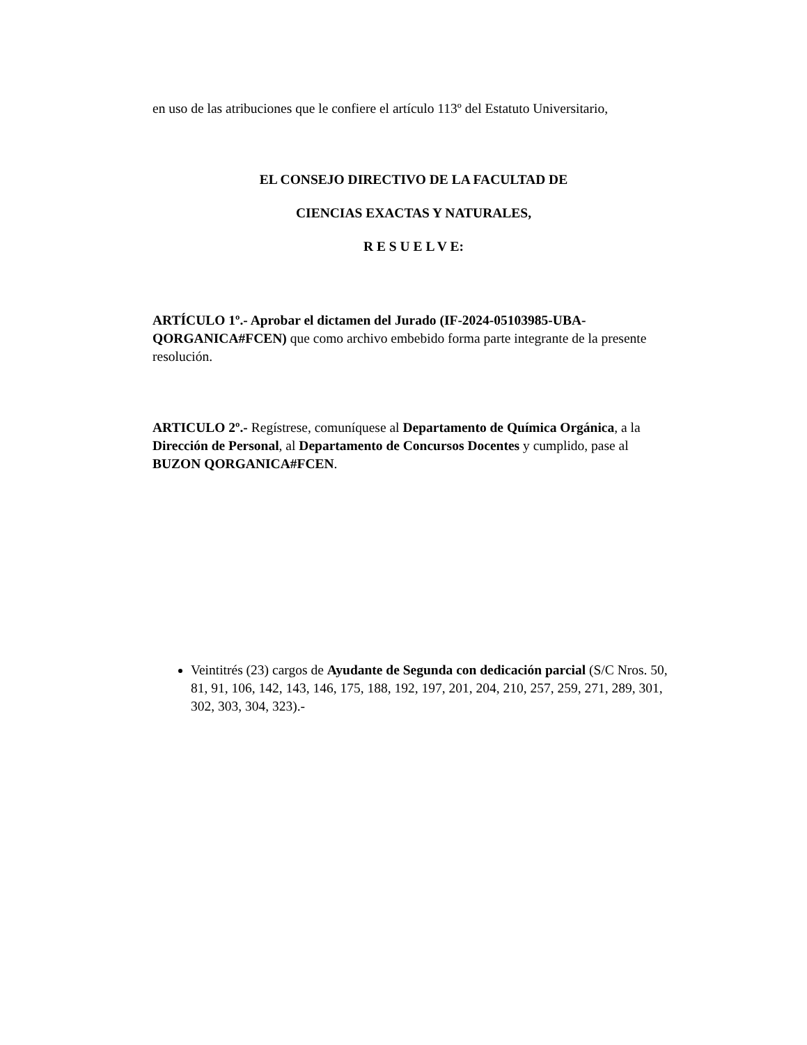en uso de las atribuciones que le confiere el artículo 113º del Estatuto Universitario,
EL CONSEJO DIRECTIVO DE LA FACULTAD DE
CIENCIAS EXACTAS Y NATURALES,
R E S U E L V E:
ARTÍCULO 1º.- Aprobar el dictamen del Jurado (IF-2024-05103985-UBA-QORGANICA#FCEN) que como archivo embebido forma parte integrante de la presente resolución.
ARTICULO 2º.- Regístrese, comuníquese al Departamento de Química Orgánica, a la Dirección de Personal, al Departamento de Concursos Docentes y cumplido, pase al BUZON QORGANICA#FCEN.
Veintitrés (23) cargos de Ayudante de Segunda con dedicación parcial (S/C Nros. 50, 81, 91, 106, 142, 143, 146, 175, 188, 192, 197, 201, 204, 210, 257, 259, 271, 289, 301, 302, 303, 304, 323).-